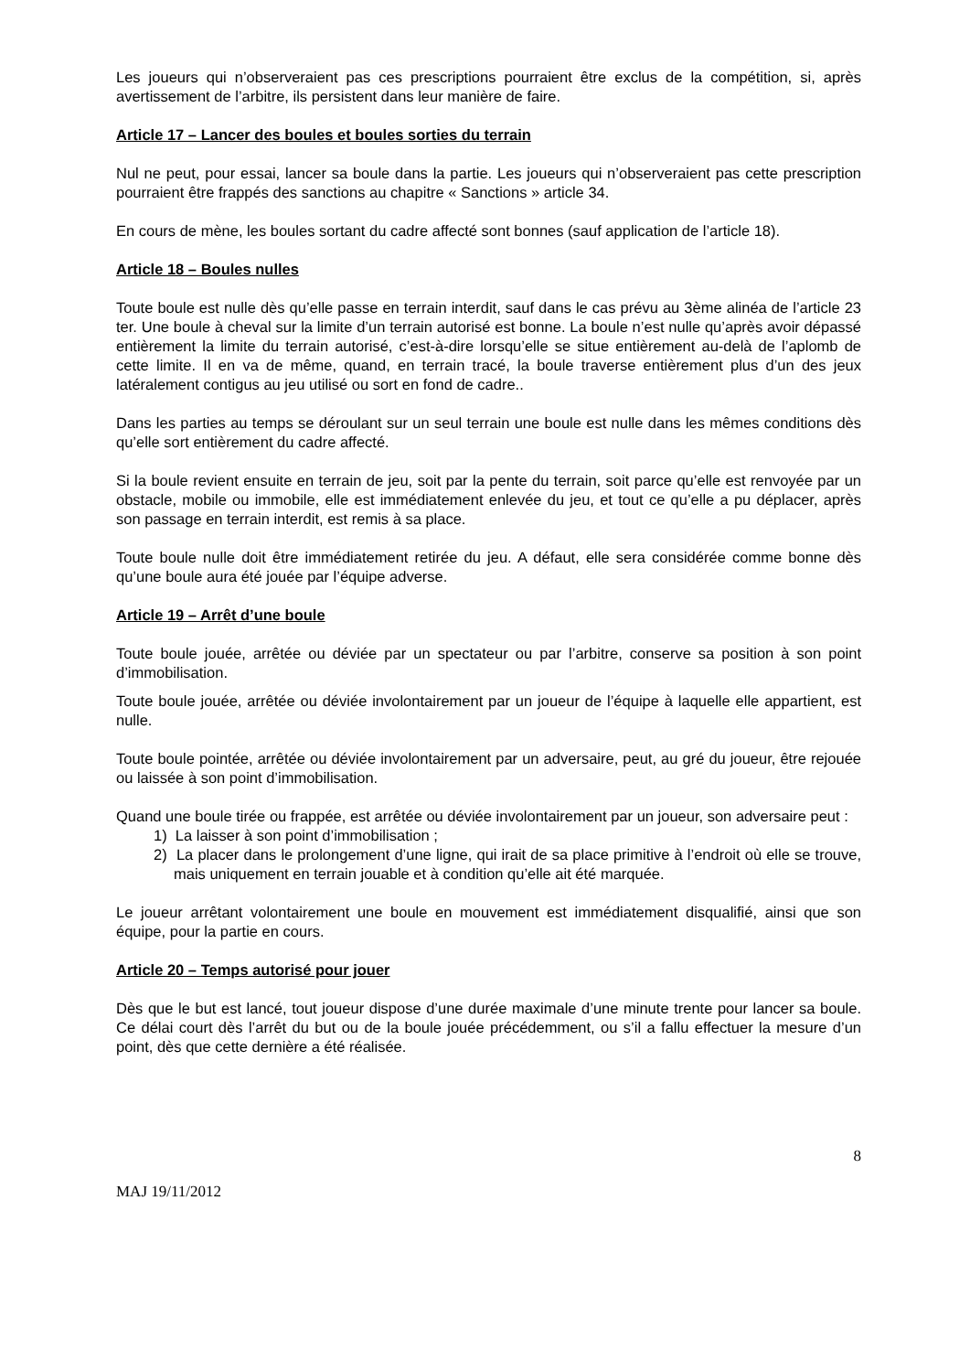Les joueurs qui n’observeraient pas ces prescriptions pourraient être exclus de la compétition, si, après avertissement de l’arbitre, ils persistent dans leur manière de faire.
Article 17 – Lancer des boules et boules sorties du terrain
Nul ne peut, pour essai, lancer sa boule dans la partie. Les joueurs qui n’observeraient pas cette prescription pourraient être frappés des sanctions au chapitre « Sanctions » article 34.
En cours de mène, les boules sortant du cadre affecté sont bonnes (sauf application de l’article 18).
Article 18 – Boules nulles
Toute boule est nulle dès qu’elle passe en terrain interdit, sauf dans le cas prévu au 3ème alinéa de l’article 23 ter. Une boule à cheval sur la limite d’un terrain autorisé est bonne. La boule n’est nulle qu’après avoir dépassé entièrement la limite du terrain autorisé, c’est-à-dire lorsqu’elle se situe entièrement au-delà de l’aplomb de cette limite. Il en va de même, quand, en terrain tracé, la boule traverse entièrement plus d’un des jeux latéralement contigus au jeu utilisé ou sort en fond de cadre..
Dans les parties au temps se déroulant sur un seul terrain une boule est nulle dans les mêmes conditions dès qu’elle sort entièrement du cadre affecté.
Si la boule revient ensuite en terrain de jeu, soit par la pente du terrain, soit parce qu’elle est renvoyée par un obstacle, mobile ou immobile, elle est immédiatement enlevée du jeu, et tout ce qu’elle a pu déplacer, après son passage en terrain interdit, est remis à sa place.
Toute boule nulle doit être immédiatement retirée du jeu. A défaut, elle sera considérée comme bonne dès qu’une boule aura été jouée par l’équipe adverse.
Article 19 – Arrêt d’une boule
Toute boule jouée, arrêtée ou déviée par un spectateur ou par l’arbitre, conserve sa position à son point d’immobilisation.
Toute boule jouée, arrêtée ou déviée involontairement par un joueur de l’équipe à laquelle elle appartient, est nulle.
Toute boule pointée, arrêtée ou déviée involontairement par un adversaire, peut, au gré du joueur, être rejouée ou laissée à son point d’immobilisation.
Quand une boule tirée ou frappée, est arrêtée ou déviée involontairement par un joueur, son adversaire peut :
1) La laisser à son point d’immobilisation ;
2) La placer dans le prolongement d’une ligne, qui irait de sa place primitive à l’endroit où elle se trouve, mais uniquement en terrain jouable et à condition qu’elle ait été marquée.
Le joueur arrêtant volontairement une boule en mouvement est immédiatement disqualifié, ainsi que son équipe, pour la partie en cours.
Article 20 – Temps autorisé pour jouer
Dès que le but est lancé, tout joueur dispose d’une durée maximale d’une minute trente pour lancer sa boule. Ce délai court dès l’arrêt du but ou de la boule jouée précédemment, ou s’il a fallu effectuer la mesure d’un point, dès que cette dernière a été réalisée.
8
MAJ 19/11/2012